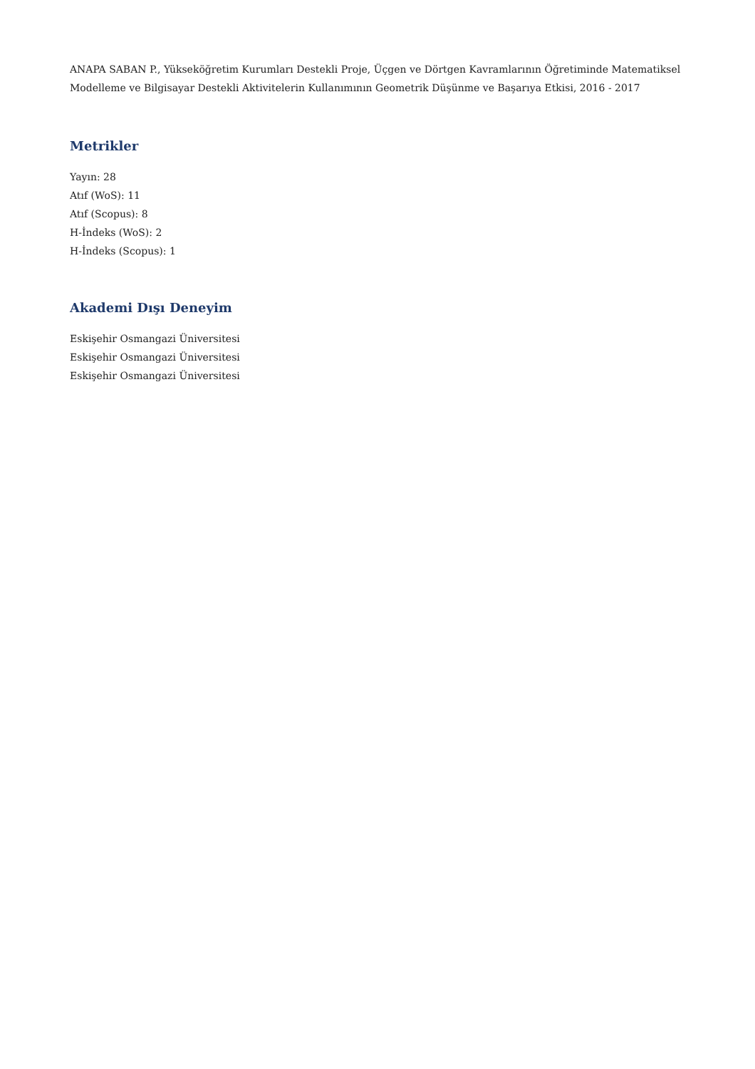ANAPA SABAN P., Yükseköğretim Kurumları Destekli Proje, Üçgen ve Dörtgen Kavramlarının Öğretiminde Matematiksel Modelleme ve Bilgisayar Destekli Aktivitelerin Kullanımının Geometrik Düşünme ve Başarıya Etkisi, 2016 - 2017
Metrikler
Yayın: 28
Atıf (WoS): 11
Atıf (Scopus): 8
H-İndeks (WoS): 2
H-İndeks (Scopus): 1
Akademi Dışı Deneyim
Eskişehir Osmangazi Üniversitesi
Eskişehir Osmangazi Üniversitesi
Eskişehir Osmangazi Üniversitesi